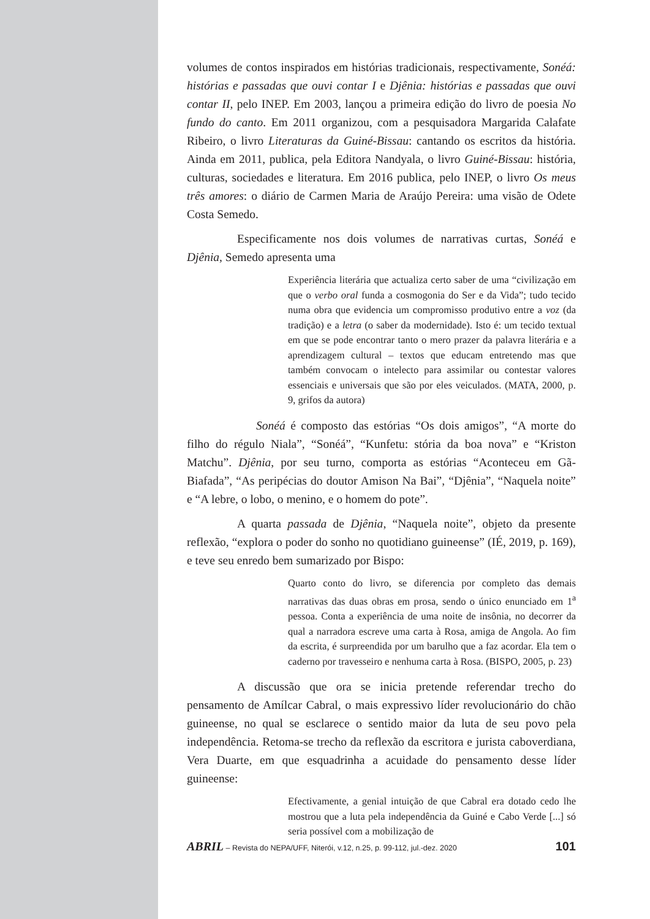volumes de contos inspirados em histórias tradicionais, respectivamente, Sonéá: histórias e passadas que ouvi contar I e Djênia: histórias e passadas que ouvi contar II, pelo INEP. Em 2003, lançou a primeira edição do livro de poesia No fundo do canto. Em 2011 organizou, com a pesquisadora Margarida Calafate Ribeiro, o livro Literaturas da Guiné-Bissau: cantando os escritos da história. Ainda em 2011, publica, pela Editora Nandyala, o livro Guiné-Bissau: história, culturas, sociedades e literatura. Em 2016 publica, pelo INEP, o livro Os meus três amores: o diário de Carmen Maria de Araújo Pereira: uma visão de Odete Costa Semedo.
Especificamente nos dois volumes de narrativas curtas, Sonéá e Djênia, Semedo apresenta uma
Experiência literária que actualiza certo saber de uma “civilização em que o verbo oral funda a cosmogonia do Ser e da Vida”; tudo tecido numa obra que evidencia um compromisso produtivo entre a voz (da tradição) e a letra (o saber da modernidade). Isto é: um tecido textual em que se pode encontrar tanto o mero prazer da palavra literária e a aprendizagem cultural – textos que educam entretendo mas que também convocam o intelecto para assimilar ou contestar valores essenciais e universais que são por eles veiculados. (MATA, 2000, p. 9, grifos da autora)
Sonéá é composto das estórias “Os dois amigos”, “A morte do filho do régulo Niala”, “Sonéá”, “Kunfetu: stória da boa nova” e “Kriston Matchu”. Djênia, por seu turno, comporta as estórias “Aconteceu em Gã-Biafada”, “As peripécias do doutor Amison Na Bai”, “Djênia”, “Naquela noite” e “A lebre, o lobo, o menino, e o homem do pote”.
A quarta passada de Djênia, “Naquela noite”, objeto da presente reflexão, “explora o poder do sonho no quotidiano guineense” (IÉ, 2019, p. 169), e teve seu enredo bem sumarizado por Bispo:
Quarto conto do livro, se diferencia por completo das demais narrativas das duas obras em prosa, sendo o único enunciado em 1<sup>a</sup> pessoa. Conta a experiência de uma noite de insônia, no decorrer da qual a narradora escreve uma carta à Rosa, amiga de Angola. Ao fim da escrita, é surpreendida por um barulho que a faz acordar. Ela tem o caderno por travesseiro e nenhuma carta à Rosa. (BISPO, 2005, p. 23)
A discussão que ora se inicia pretende referendar trecho do pensamento de Amílcar Cabral, o mais expressivo líder revolucionário do chão guineense, no qual se esclarece o sentido maior da luta de seu povo pela independência. Retoma-se trecho da reflexão da escritora e jurista caboverdiana, Vera Duarte, em que esquadrinha a acuidade do pensamento desse líder guineense:
Efectivamente, a genial intuição de que Cabral era dotado cedo lhe mostrou que a luta pela independência da Guiné e Cabo Verde [...] só seria possível com a mobilização de
ABRIL – Revista do NEPA/UFF, Niterói, v.12, n.25, p. 99-112, jul.-dez. 2020 101